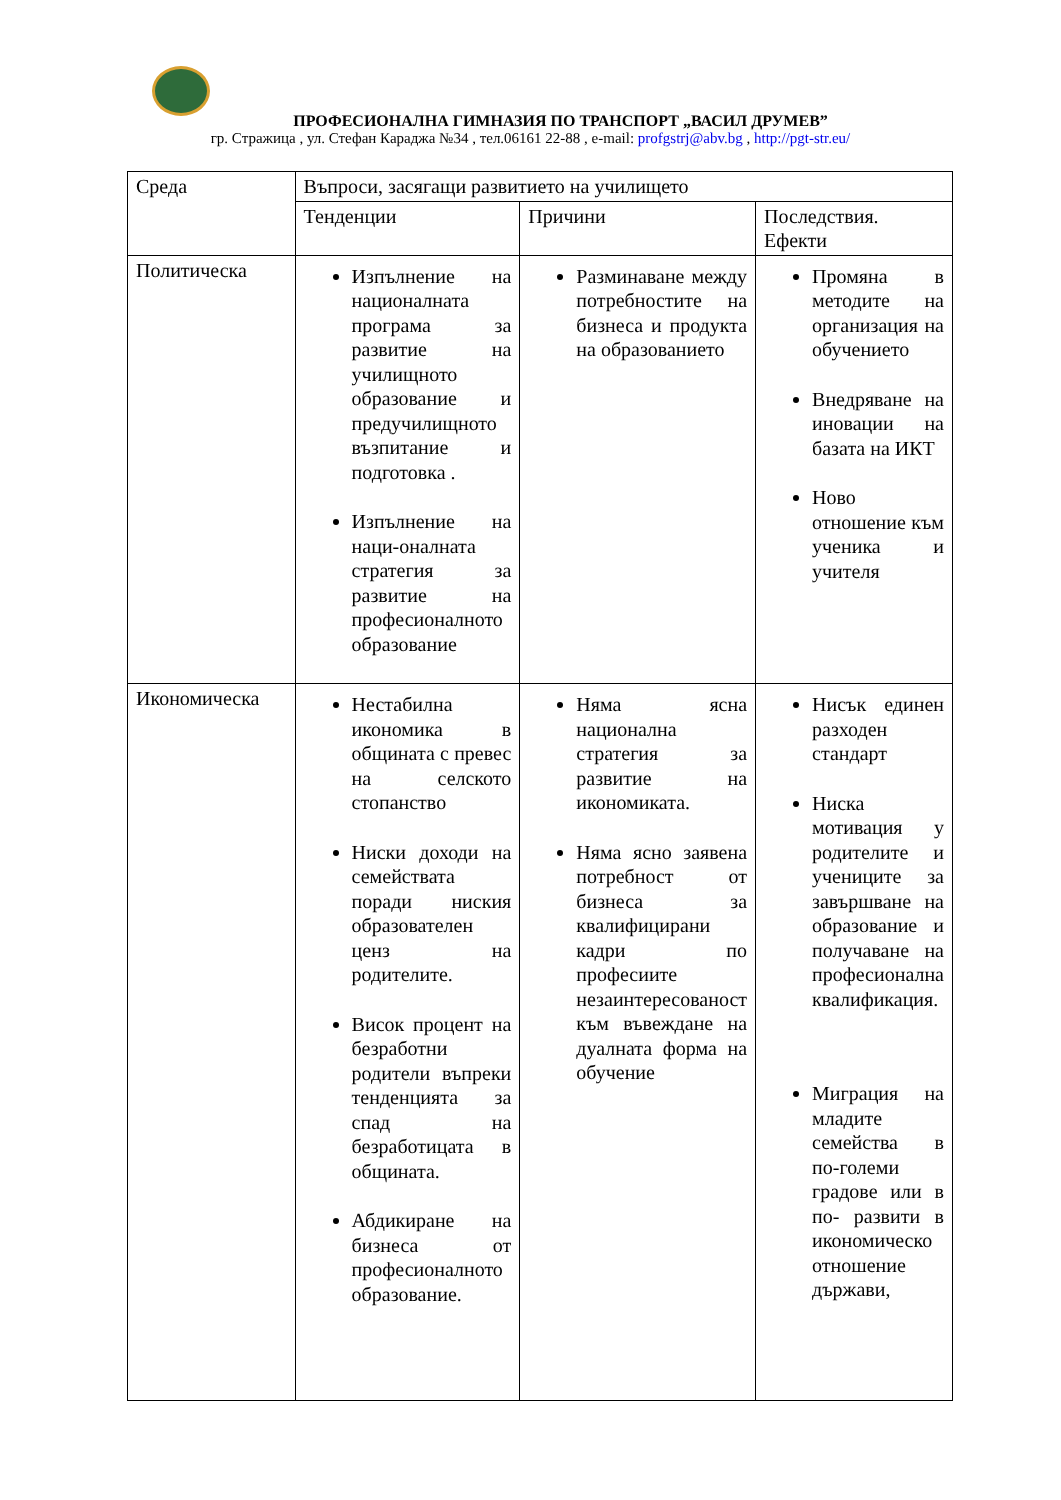ПРОФЕСИОНАЛНА ГИМНАЗИЯ ПО ТРАНСПОРТ „ВАСИЛ ДРУМЕВ”
гр. Стражица , ул. Стефан Караджа №34 , тел.06161 22-88 , e-mail: profgstrj@abv.bg , http://pgt-str.eu/
| Среда | Въпроси, засягащи развитието на училището | | |
| | Тенденции | Причини | Последствия. Ефекти |
| Политическа | Изпълнение на националната програма за развитие на училищното образование и предучилищното възпитание и подготовка . Изпълнение на наци-оналната стратегия за развитие на професионалното образование | Разминаване между потребностите на бизнеса и продукта на образованието | Промяна в методите на организация на обучението Внедряване на иновации на базата на ИКТ Ново отношение към ученика и учителя |
| Икономическа | Нестабилна икономика в общината с превес на селското стопанство Ниски доходи на семействата поради ниския образователен ценз на родителите. Висок процент на безработни родители въпреки тенденцията за спад на безработицата в общината. Абдикиране на бизнеса от професионалното образование. | Няма ясна национална стратегия за развитие на икономиката. Няма ясно заявена потребност от бизнеса за квалифицирани кадри по професиите незаинтересованост към въвеждане на дуалната форма на обучение | Нисък единен разходен стандарт Ниска мотивация у родителите и учениците за завършване на образование и получаване на професионална квалификация. Миграция на младите семейства в по-големи градове или в по- развити в икономическо отношение държави, |